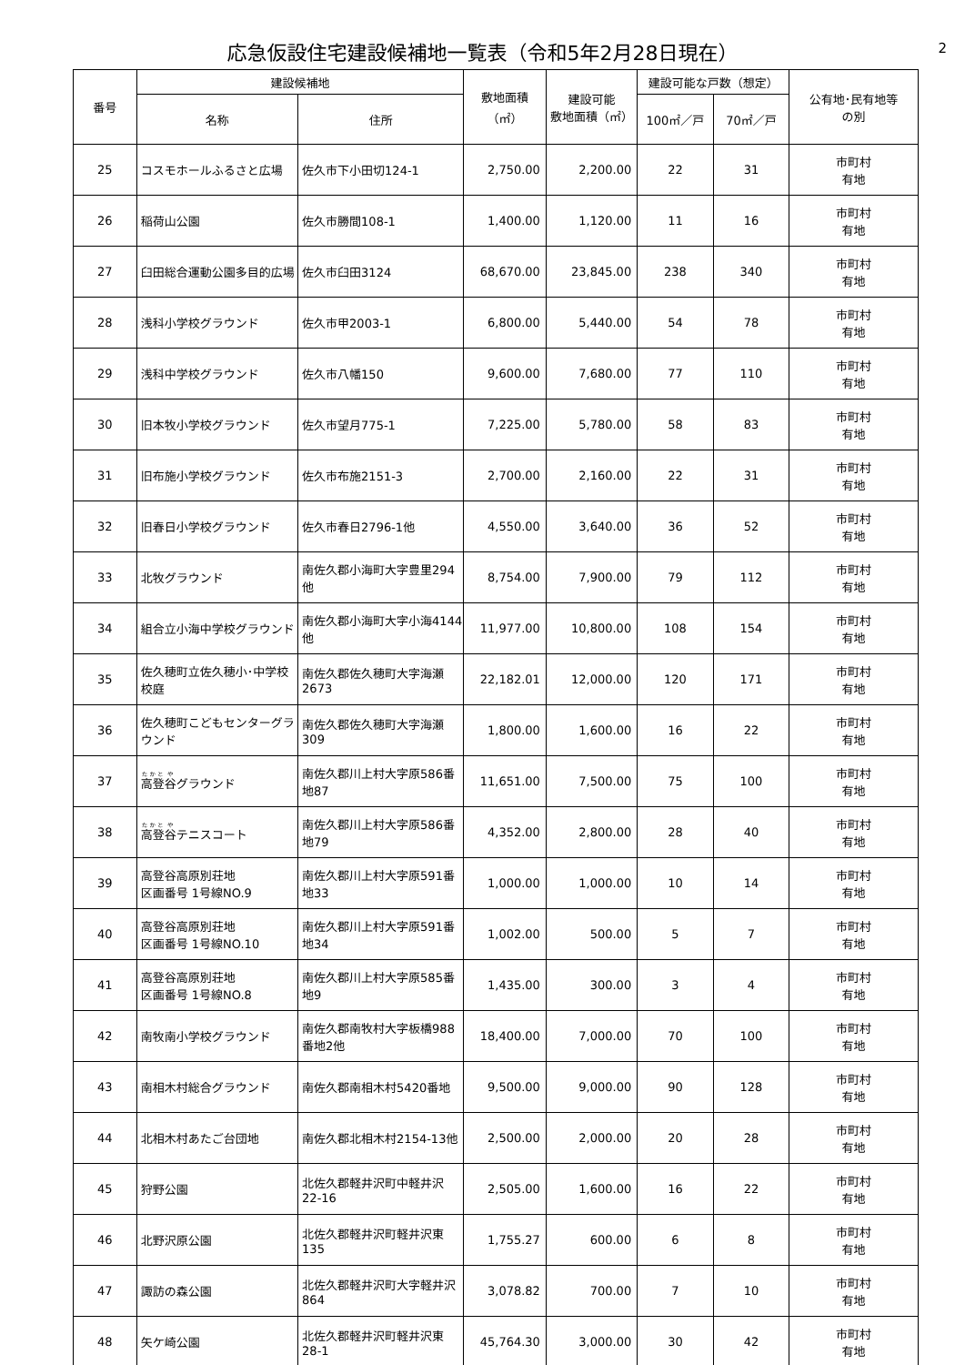応急仮設住宅建設候補地一覧表（令和5年2月28日現在）
2
| 番号 | 建設候補地 | | 敷地面積 （㎡） | 建設可能 敷地面積（㎡） | 建設可能な戸数（想定） | | 公有地･民有地等 の別 |
| --- | --- | --- | --- | --- | --- | --- | --- |
| | 名称 | 住所 | | | 100㎡／戸 | 70㎡／戸 | |
| 25 | コスモホールふるさと広場 | 佐久市下小田切124-1 | 2,750.00 | 2,200.00 | 22 | 31 | 市町村 有地 |
| 26 | 稲荷山公園 | 佐久市勝間108-1 | 1,400.00 | 1,120.00 | 11 | 16 | 市町村 有地 |
| 27 | 臼田総合運動公園多目的広場 | 佐久市臼田3124 | 68,670.00 | 23,845.00 | 238 | 340 | 市町村 有地 |
| 28 | 浅科小学校グラウンド | 佐久市甲2003-1 | 6,800.00 | 5,440.00 | 54 | 78 | 市町村 有地 |
| 29 | 浅科中学校グラウンド | 佐久市八幡150 | 9,600.00 | 7,680.00 | 77 | 110 | 市町村 有地 |
| 30 | 旧本牧小学校グラウンド | 佐久市望月775-1 | 7,225.00 | 5,780.00 | 58 | 83 | 市町村 有地 |
| 31 | 旧布施小学校グラウンド | 佐久市布施2151-3 | 2,700.00 | 2,160.00 | 22 | 31 | 市町村 有地 |
| 32 | 旧春日小学校グラウンド | 佐久市春日2796-1他 | 4,550.00 | 3,640.00 | 36 | 52 | 市町村 有地 |
| 33 | 北牧グラウンド | 南佐久郡小海町大字豊里294他 | 8,754.00 | 7,900.00 | 79 | 112 | 市町村 有地 |
| 34 | 組合立小海中学校グラウンド | 南佐久郡小海町大字小海4144他 | 11,977.00 | 10,800.00 | 108 | 154 | 市町村 有地 |
| 35 | 佐久穂町立佐久穂小･中学校校庭 | 南佐久郡佐久穂町大字海瀬2673 | 22,182.01 | 12,000.00 | 120 | 171 | 市町村 有地 |
| 36 | 佐久穂町こどもセンターグラウンド | 南佐久郡佐久穂町大字海瀬309 | 1,800.00 | 1,600.00 | 16 | 22 | 市町村 有地 |
| 37 | 高登 谷 グラウンド | 南佐久郡川上村大字原586番地87 | 11,651.00 | 7,500.00 | 75 | 100 | 市町村 有地 |
| 38 | 高登 谷 テニスコート | 南佐久郡川上村大字原586番地79 | 4,352.00 | 2,800.00 | 28 | 40 | 市町村 有地 |
| 39 | 高登谷高原別荘地 区画番号 1号線NO.9 | 南佐久郡川上村大字原591番地33 | 1,000.00 | 1,000.00 | 10 | 14 | 市町村 有地 |
| 40 | 高登谷高原別荘地 区画番号 1号線NO.10 | 南佐久郡川上村大字原591番地34 | 1,002.00 | 500.00 | 5 | 7 | 市町村 有地 |
| 41 | 高登谷高原別荘地 区画番号 1号線NO.8 | 南佐久郡川上村大字原585番地9 | 1,435.00 | 300.00 | 3 | 4 | 市町村 有地 |
| 42 | 南牧南小学校グラウンド | 南佐久郡南牧村大字板橋988番地2他 | 18,400.00 | 7,000.00 | 70 | 100 | 市町村 有地 |
| 43 | 南相木村総合グラウンド | 南佐久郡南相木村5420番地 | 9,500.00 | 9,000.00 | 90 | 128 | 市町村 有地 |
| 44 | 北相木村あたご台団地 | 南佐久郡北相木村2154-13他 | 2,500.00 | 2,000.00 | 20 | 28 | 市町村 有地 |
| 45 | 狩野公園 | 北佐久郡軽井沢町中軽井沢22-16 | 2,505.00 | 1,600.00 | 16 | 22 | 市町村 有地 |
| 46 | 北野沢原公園 | 北佐久郡軽井沢町軽井沢東135 | 1,755.27 | 600.00 | 6 | 8 | 市町村 有地 |
| 47 | 諏訪の森公園 | 北佐久郡軽井沢町大字軽井沢864 | 3,078.82 | 700.00 | 7 | 10 | 市町村 有地 |
| 48 | 矢ケ崎公園 | 北佐久郡軽井沢町軽井沢東28-1 | 45,764.30 | 3,000.00 | 30 | 42 | 市町村 有地 |